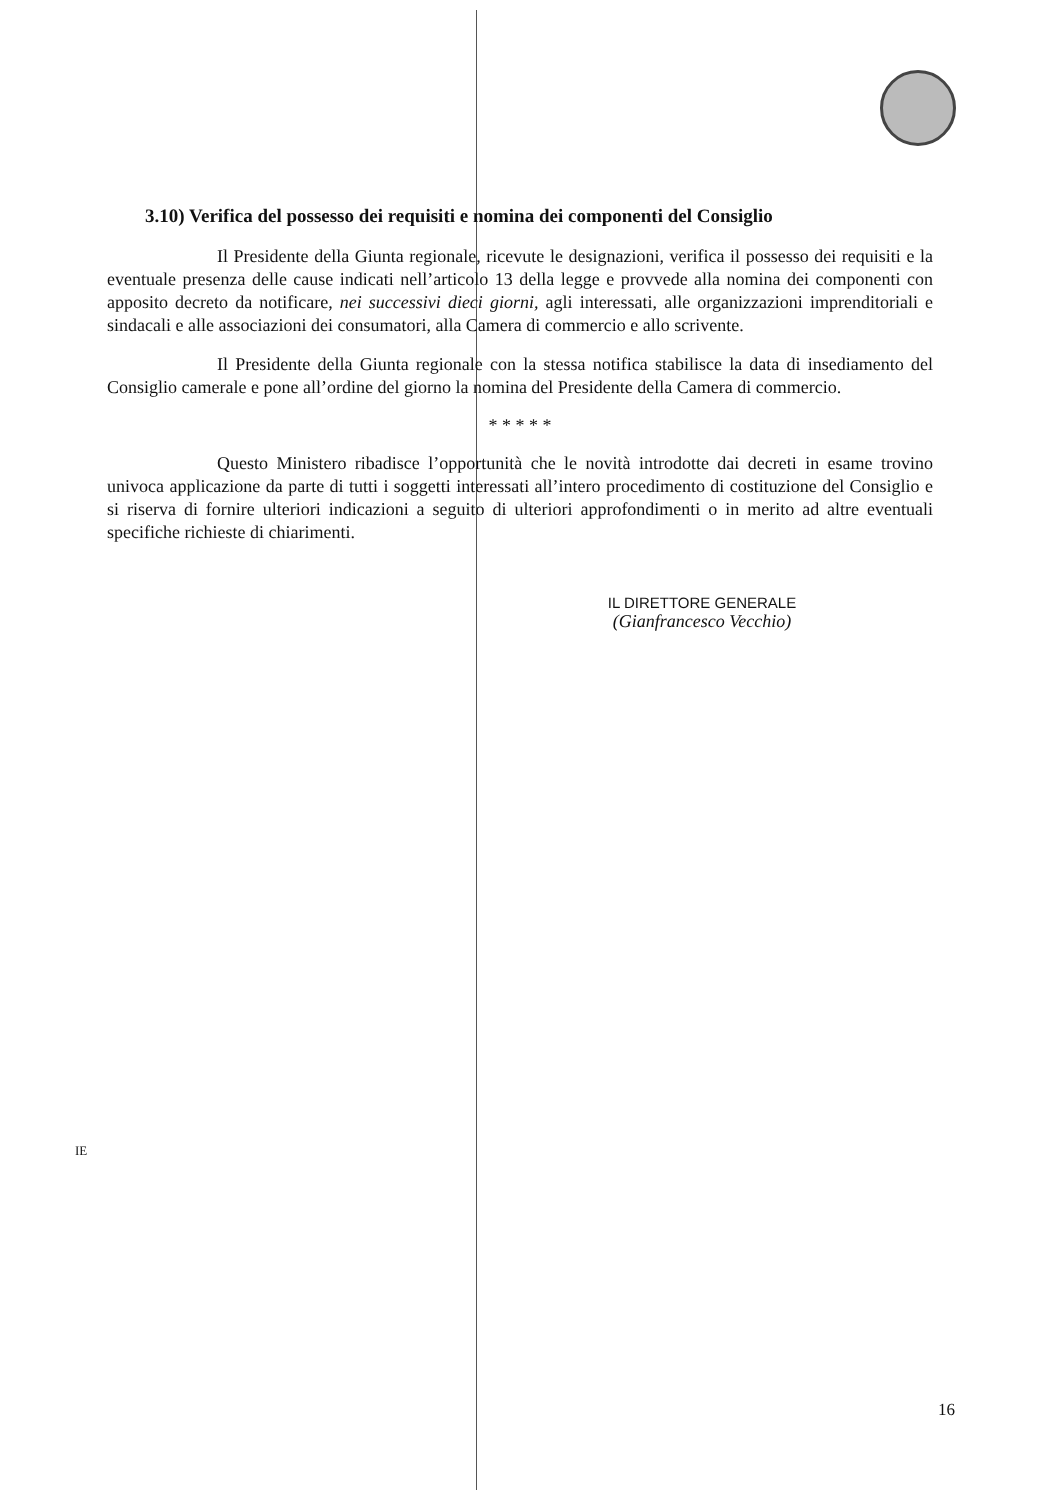3.10) Verifica del possesso dei requisiti e nomina dei componenti del Consiglio
Il Presidente della Giunta regionale, ricevute le designazioni, verifica il possesso dei requisiti e la eventuale presenza delle cause indicati nell’articolo 13 della legge e provvede alla nomina dei componenti con apposito decreto da notificare, nei successivi dieci giorni, agli interessati, alle organizzazioni imprenditoriali e sindacali e alle associazioni dei consumatori, alla Camera di commercio e allo scrivente.
Il Presidente della Giunta regionale con la stessa notifica stabilisce la data di insediamento del Consiglio camerale e pone all’ordine del giorno la nomina del Presidente della Camera di commercio.
* * * * *
Questo Ministero ribadisce l’opportunità che le novità introdotte dai decreti in esame trovino univoca applicazione da parte di tutti i soggetti interessati all’intero procedimento di costituzione del Consiglio e si riserva di fornire ulteriori indicazioni a seguito di ulteriori approfondimenti o in merito ad altre eventuali specifiche richieste di chiarimenti.
IL DIRETTORE GENERALE
(Gianfrancesco Vecchio)
IE
16